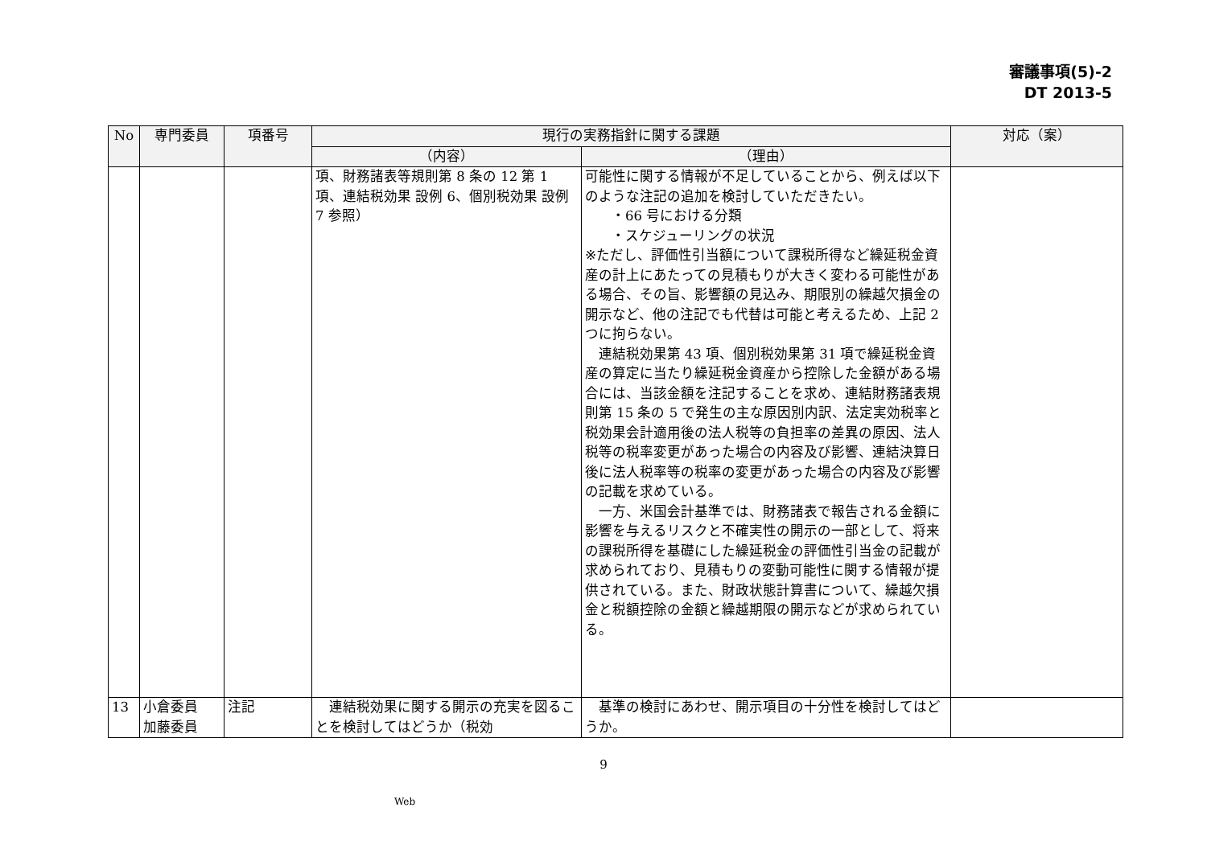審議事項(5)-2
DT 2013-5
| No | 専門委員 | 項番号 | 現行の実務指針に関する課題 | | 対応（案） |
| --- | --- | --- | --- | --- | --- |
| | | | （内容） | （理由） | |
| | | | 項、財務諸表等規則第 8 条の 12 第 1 項、連結税効果 設例 6、個別税効果 設例 7 参照） | 可能性に関する情報が不足していることから、例えば以下のような注記の追加を検討していただきたい。 ・66 号における分類 ・スケジューリングの状況 ※ただし、評価性引当額について課税所得など繰延税金資産の計上にあたっての見積もりが大きく変わる可能性がある場合、その旨、影響額の見込み、期限別の繰越欠損金の開示など、他の注記でも代替は可能と考えるため、上記 2 つに拘らない。 連結税効果第 43 項、個別税効果第 31 項で繰延税金資産の算定に当たり繰延税金資産から控除した金額がある場合には、当該金額を注記することを求め、連結財務諸表規則第 15 条の 5 で発生の主な原因別内訳、法定実効税率と税効果会計適用後の法人税等の負担率の差異の原因、法人税等の税率変更があった場合の内容及び影響、連結決算日後に法人税率等の税率の変更があった場合の内容及び影響の記載を求めている。 一方、米国会計基準では、財務諸表で報告される金額に影響を与えるリスクと不確実性の開示の一部として、将来の課税所得を基礎にした繰延税金の評価性引当金の記載が求められており、見積もりの変動可能性に関する情報が提供されている。また、財政状態計算書について、繰越欠損金と税額控除の金額と繰越期限の開示などが求められている。 | |
| 13 | 小倉委員 加藤委員 | 注記 | 連結税効果に関する開示の充実を図ることを検討してはどうか（税効 | 基準の検討にあわせ、開示項目の十分性を検討してはどうか。 | |
9
Web